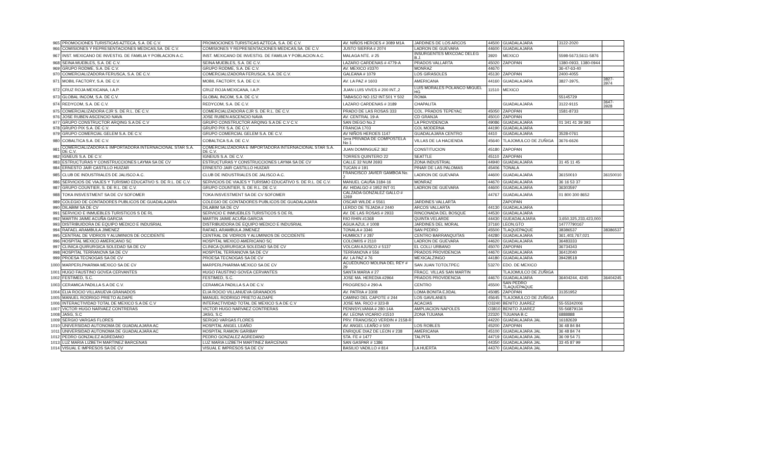| 965 | PROMOCIONES TURISTICAS AZTECA, S.A. DE C.V. | PROMOCIONES TURISTICAS AZTECA, S.A. DE C.V. | AV. NIÑOS HEROES # 3089 M1A | JARDINES DE LOS ARCOS | 44500 | GUADALAJARA | 3122-2020 | |
| 966 | COMISIONES Y REPRESENTACIONES MEDICAS,SA. DE C.V. | COMISIONES Y REPRESENTACIONES MEDICAS,SA. DE C.V. | JUSTO SIERRA # 2074 | LADRON DE GUEVARA | 44600 | GUADALAJARA | | |
| 967 | INST. MEXICANO DE INVESTIG. DE FAMILIA Y POBLACION A.C. | INST. MEXICANO DE INVESTIG. DE FAMILIA Y POBLACION A.C. | MALAGA NTE. # 25 | INSURGENTES MIXCOAC DELEG B.J. | 3920 | MEXICO | 5598-5673,5611-5876 | |
| 968 | SEINA MUEBLES, S.A. DE C.V. | SEINA MUEBLES, S.A. DE C.V. | LAZARO CARDENAS # 4779-A | PRADOS VALLARTA | 45020 | ZAPOPAN | 1380-0933, 1380-0944 | |
| 969 | GRUPO RODME, S.A. DE C.V. | GRUPO RODME, S.A. DE C.V. | AV. MEXICO #3370 | MONRAZ | 44670 | | 36-47-63-40 | |
| 970 | COMERCIALIZADORA FERUSCA, S.A. DE C.V. | COMERCIALIZADORA FERUSCA, S.A. DE C.V. | GALEANA # 1079 | LOS GIRASOLES | 45130 | ZAPOPAN | 2400-4055 | |
| 971 | MOBIL FACTORY, S.A. DE C.V. | MOBIL FACTORY, S.A. DE C.V. | AV. LA PAZ # 1603 | AMERICANA | 44160 | GUADALAJARA | 3827-3975, | 3827-3974 |
| 972 | CRUZ ROJA MEXICANA, I.A.P. | CRUZ ROJA MEXICANA, I.A.P. | JUAN LUIS VIVES # 200 INT.,2 | LUIS MORALES POLANCO MIGUEL HG | 11510 | MEXICO | | |
| 973 | GLOBAL INCOM, S.A. DE C.V. | GLOBAL INCOM, S.A. DE C.V. | TABASCO NO.152 INT.501 Y 502 | ROMA | | | 55145729 | |
| 974 | REDYCOM, S.A. DE C.V. | REDYCOM, S.A. DE C.V. | LAZARO CARDENAS # 3189 | CHAPALITA | | GUADALAJARA | 3122-9115 | 3647-3928 |
| 975 | COMERCIALIZADORA CJR S. DE R.L. DE C.V. | COMERCIALIZADORA CJR S. DE R.L. DE C.V. | PRADO DE LAS ROSAS 333 | COL. PRADOS TEPEYAC | 45050 | ZAPOPAN | 1581-8733 | |
| 976 | JOSE RUBEN ASCENCIO NAVA | JOSE RUBEN ASCENCIO NAVA | AV. CENTRAL 19-A | CD GRANJA | 45010 | ZAPOPAN | | |
| 977 | GRUPO CONSTRUCTOR ARQING S.A DE C.V | GRUPO CONSTRUCTOR ARQING S.A DE C.V C.V. | SAN DIEGO No.2 | LA PROVIDENCIA | 49086 | GUADALAJARA | 01 341 41 39 393 | |
| 978 | GRUPO PIX S.A. DE C.V. | GRUPO PIX S.A. DE C.V. | FRANCIA 1703 | COL MODERNA | 44190 | GUADALAJARA | | |
| 979 | GRUPO COMERCIAL GELEM S.A. DE C.V. | GRUPO COMERCIAL GELEM S.A. DE C.V. | AV NIÑOS HEROES 1147 | GUADALAJARA CENTRO | 4410 | GUADALAJARA | 3528-0761 | |
| 980 | COBALTICA S.A. DE C.V. | COBALTICA S.A. DE C.V. | 1era PRIVADA DE COMPOSTELA No 1 | VILLAS DE LA HACIENDA | 45640 | TLAJOMULCO DE ZUÑIGA | 3676-6626 | |
| 981 | COMERCIALIZADORA E IMPORTADORA INTERNACIONAL STAR S.A. DE C.V. | COMERCIALIZADORA E IMPORTADORA INTERNACIONAL STAR S.A. DE C.V. | JUAN DOMINGUEZ 362 | CONSTITUCION | 45180 | ZAPOPAN | | |
| 982 | IGNEUS S.A. DE C.V. | IGNEIUS S.A. DE C.V. | TORRES QUINTERO 22 | SEATTLE | 45110 | ZAPOPAN | | |
| 983 | ESTRUCTURAS Y CONSTRUCCIONES LAYMA SA DE CV | ESTRUCTURAS Y CONSTRUCCIONES LAYMA SA DE CV | CALLE 32 NUM 2693 | ZONA INDUSTRIAL | 44940 | GUADALAJARA | 31 45 11 45 | |
| 984 | ERNESTO JAIR CASTILLO HUIZAR | ERNESTO JAIR CASTILLO HUIZAR | TUCAN # 191 | PINAR DE LAS PALOMAS | 45406 | TONALA | | |
| 985 | CLUB DE INDUSTRIALES DE JALISCO A.C. | CLUB DE INDUSTRIALES DE JALISCO A.C. | FRANCISCO JAVIER GAMBOA No. 2 | LADRON DE GUEVARA | 44600 | GUADALAJARA | 36150010 | 36150010 |
| 986 | SERVICIOS DE VIAJES Y TURISMO EDUCATIVO S. DE R.L. DE C.V. | SERVICIOS DE VIAJES Y TURISMO EDUCATIVO S. DE R.L. DE C.V. | MANUEL CAUÑA 3184-16 | MONRAZ | 44670 | GUADALAJARA | 36 16 53 37 | |
| 987 | GRUPO COUNTIER, S. DE R.L. DE C.V. | GRUPO COUNTIER, S. DE R.L. DE C.V. | AV. HIDALGO # 1952 INT 01 | LADRON DE GUEVARA | 44600 | GUADALAJARA | 36303597 | |
| 988 | TOKA INSVESTMENT SA DE CV SOFOMER | TOKA INSVESTMENT SA DE CV SOFOMER | CALZADA GONZALEZ GALLO # 1269 | | 44767 | GUADALAJARA | 01 800 300 8652 | |
| 989 | COLEGIO DE CONTADORES PUBLICOS DE GUADALAJARA | COLEGIO DE CONTADORES PUBLICOS DE GUADALAJARA | OSCAR WILDE # 5561 | JARDINES VALLARTA | | ZAPOPAN | | |
| 990 | DILABIM SA DE CV | DILABIM SA DE CV | LERDO DE TEJADA # 2440 | ARCOS VALLARTA | 44130 | GUADALAJARA | | |
| 991 | SERVICIO E INMUEBLES TURISTICOS S DE RL | SERVICIO E INMUEBLES TURISTICOS S DE RL | AV. DE LAS ROSAS # 2933 | RINCONADA DEL BOSQUE | 44530 | GUADALAJARA | | |
| 992 | MARTIN JAIME ACUÑA GARCIA | MARTIN JAIME ACUÑA GARCIA | RIO RHIN #1368 | QUINTA VELARDE | 44430 | GUEADALAJARA | 3,650,325,233,423,000 | |
| 993 | DISTRIBUIDORA DE EQUIPO MEDICO E INDUSRIAL | DISTRIBUIDORA DE EQUIPO MEDICO E INDUSRIAL | AGUA AZUL # 1008 | JARDINES DEL MORAL | 37160 | LEON,GTO | 14777790167 | |
| 994 | RAFAEL ARAMBULA JIMENEZ | RAFAEL ARAMBULA JIMENEZ | TONALA # 3346 | SAN PEDRO | 45500 | TLAQUEPAQUE | 38386537 | 38386537 |
| 995 | CENTRAL DE VIDRIOS Y ALUMINIOS DE OCCIDENTE | CENTRAL DE VIDRIOS Y ALUMINIOS DE OCCIDENTE | HUMBOLT # 287 | CENTRO BARRANQUITAS | 44280 | GUADALAJARA | 361,403,767,021 | |
| 996 | HOSPITAL MEXICO AMERICANO SC | HOSPITAL MEXICO AMERICANO SC | COLOM0S # 2110 | LADRON DE GUEVARA | 44620 | GUADALAJARA | 36483333 | |
| 997 | CLINICA QUIRURGICA SOLEDAD SA DE CV | CLINICA QUIRURGICA SOLEDAD SA DE CV | VOLCAN AJUSCO # 5137 | EL COLLI URBANO | 45070 | ZAPOPAN | 36734343 | |
| 998 | HOSPITAL TERRANOVA SA DE CV | HOSPITAL TERRANOVA SA DE CV | TERRANOVA # 556 | PRADOS PROVIDENCIA | 44670 | GUADALAJARA | 36412040 | |
| 999 | PROESA TECNOGAS SA DE CV | PROESA TECNOGAS SA DE CV | AV. LA PAZ # 76 | MEXICALZINGO | 44180 | GUADALAJARA | 39428518 | |
| 1000 | MARPERLPHARMA MEXICO SA DE CV | MARPERLPHARMA MEXICO SA DE CV | ACUEDUNCO MOLINA DEL REY # 29 | SAN JUAN TOTOLTPEC | 53270 | EDO. DE MEXICO | | |
| 1001 | HUGO FAUSTINO GOVEA CERVANTES | HUGO FAUSTINO GOVEA CERVANTES | SANTA MARIA # 27 | FRACC. VILLAS SAN MARTIN | | TLAJOMULCO DE ZUÑIGA | | |
| 1002 | FESTIMED, S.C. | FESTIMED, S.C. | JOSE MA. HEREDIA #2964 | PRADOS PROVIDENCIA | 44670 | GUADALAJARA | 36404244, 4245 | 36404245 |
| 1003 | CERAMICA PADILLA S.A DE C.V. | CERAMICA PADILLA S.A DE C.V. | PROGRESO # 290-A | CENTRO | 45500 | SAN PEDRO TLAQUEPAQUE | | |
| 1004 | ELIA ROCIO VILLANUEVA GRANADOS | ELIA ROCIO VILLANUEVA GRANADOS | AV. PATRIA # 3308 | LOMA BONITA EJIDAL | 45085 | ZAPOPAN | 31351952 | |
| 1005 | MANUEL RODRIGO PRIETO ALDAPE | MANUEL RODRIGO PRIETO ALDAPE | CAMINO DEL CAPOTE # 244 | LOS GAVILANES | 45645 | TLAJOMULCO DE ZUÑIGA | | |
| 1006 | INTERACTIVIDAD TOTAL DE MEXICO S.A DE C.V | INTERACTIVIDAD TOTAL DE MEXICO S.A DE C.V | JOSE MA. RICO # 323-B | ACACIAS | O3240 | BENITO JUAREZ | 55-55342006 | |
| 1007 | VICTOR HUGO NARVAEZ CONTRERAS | VICTOR HUGO NARVAEZ CONTRERAS | PENNSYLVANIA # 280-14A | AMPLIACION NAPOLES | O3810 | BENITO JUAREZ | 55-56879134 | |
| 1008 | JASG, S.C | JASG, S.C | AV. LEONA VICARIO #1510 | ZONA TIJUANA | 22320 | TIJUANA B.C | 6888888 | |
| 1009 | SERGIO VARGAS FLORES | SERGIO VARGAS FLORES | PRV. FRANCISCO VERDIN # 2158-R | | 44220 | GUADALAJARA JAL | 16182639 | |
| 1010 | UNIVERSIDAD AUTONOMA DE GUADALAJARA AC | HOSPITAL ANGEL LEAÑO | AV. ANGEL LEAÑO # 500 | LOS ROBLES | 45200 | ZAPOPAN | 36 48 84 84 | |
| 1011 | UNIVERSIDAD AUTONOMA DE GUADALAJARA AC | HOSPITAL RAMON GARIBAY | ENRIQUE DIAZ DE LEON # 238 | AMERICANA | 45100 | GUADALAJARA JAL | 36 48 84 74 | |
| 1012 | PEDRO GONZALEZ AGREDANO | PEDRO GONZALEZ AGREDANO | STA. FE # 1477 | TALPITA | 44719 | GUADALAJARA JAL | 36 09 54 71 | |
| 1013 | LUZ MARIA LIZBETH MARTINEZ BARCENAS | LUZ MARIA LIZBETH MARTINEZ BARCENAS | SAN GASPAR # 1386 | | 44350 | GUADALAJARA JAL | 33 45 87 99 | |
| 1014 | VISUAL E IMPRESOS SA DE CV | VISUAL E IMPRESOS SA DE CV | BASILIO VADILLO # 814 | LA HUERTA | 44370 | GUADALAJARA JAL | | |